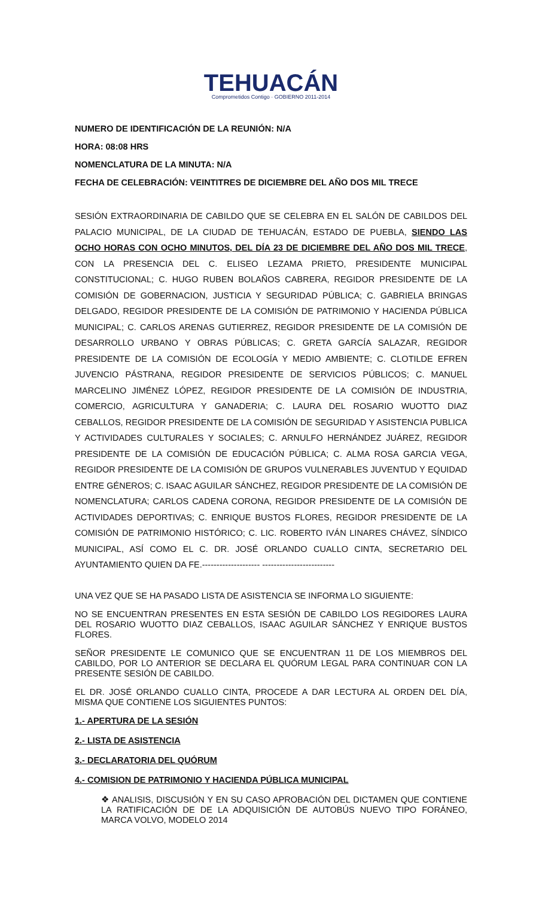TEHUACÁN
Comprometidos Contigo · GOBIERNO 2011-2014
NUMERO DE IDENTIFICACIÓN DE LA REUNIÓN: N/A
HORA: 08:08 HRS
NOMENCLATURA DE LA MINUTA: N/A
FECHA DE CELEBRACIÓN: VEINTITRES DE DICIEMBRE DEL AÑO DOS MIL TRECE
SESIÓN EXTRAORDINARIA DE CABILDO QUE SE CELEBRA EN EL SALÓN DE CABILDOS DEL PALACIO MUNICIPAL, DE LA CIUDAD DE TEHUACÁN, ESTADO DE PUEBLA, SIENDO LAS OCHO HORAS CON OCHO MINUTOS, DEL DÍA 23 DE DICIEMBRE DEL AÑO DOS MIL TRECE, CON LA PRESENCIA DEL C. ELISEO LEZAMA PRIETO, PRESIDENTE MUNICIPAL CONSTITUCIONAL; C. HUGO RUBEN BOLAÑOS CABRERA, REGIDOR PRESIDENTE DE LA COMISIÓN DE GOBERNACION, JUSTICIA Y SEGURIDAD PÚBLICA; C. GABRIELA BRINGAS DELGADO, REGIDOR PRESIDENTE DE LA COMISIÓN DE PATRIMONIO Y HACIENDA PÚBLICA MUNICIPAL; C. CARLOS ARENAS GUTIERREZ, REGIDOR PRESIDENTE DE LA COMISIÓN DE DESARROLLO URBANO Y OBRAS PÚBLICAS; C. GRETA GARCÍA SALAZAR, REGIDOR PRESIDENTE DE LA COMISIÓN DE ECOLOGÍA Y MEDIO AMBIENTE; C. CLOTILDE EFREN JUVENCIO PÁSTRANA, REGIDOR PRESIDENTE DE SERVICIOS PÚBLICOS; C. MANUEL MARCELINO JIMÉNEZ LÓPEZ, REGIDOR PRESIDENTE DE LA COMISIÓN DE INDUSTRIA, COMERCIO, AGRICULTURA Y GANADERIA; C. LAURA DEL ROSARIO WUOTTO DIAZ CEBALLOS, REGIDOR PRESIDENTE DE LA COMISIÓN DE SEGURIDAD Y ASISTENCIA PUBLICA Y ACTIVIDADES CULTURALES Y SOCIALES; C. ARNULFO HERNÁNDEZ JUÁREZ, REGIDOR PRESIDENTE DE LA COMISIÓN DE EDUCACIÓN PÚBLICA; C. ALMA ROSA GARCIA VEGA, REGIDOR PRESIDENTE DE LA COMISIÓN DE GRUPOS VULNERABLES JUVENTUD Y EQUIDAD ENTRE GÉNEROS; C. ISAAC AGUILAR SÁNCHEZ, REGIDOR PRESIDENTE DE LA COMISIÓN DE NOMENCLATURA; CARLOS CADENA CORONA, REGIDOR PRESIDENTE DE LA COMISIÓN DE ACTIVIDADES DEPORTIVAS; C. ENRIQUE BUSTOS FLORES, REGIDOR PRESIDENTE DE LA COMISIÓN DE PATRIMONIO HISTÓRICO; C. LIC. ROBERTO IVÁN LINARES CHÁVEZ, SÍNDICO MUNICIPAL, ASÍ COMO EL C. DR. JOSÉ ORLANDO CUALLO CINTA, SECRETARIO DEL AYUNTAMIENTO QUIEN DA FE.-------------------- -------------------------
UNA VEZ QUE SE HA PASADO LISTA DE ASISTENCIA SE INFORMA LO SIGUIENTE:
NO SE ENCUENTRAN PRESENTES EN ESTA SESIÓN DE CABILDO LOS REGIDORES LAURA DEL ROSARIO WUOTTO DIAZ CEBALLOS, ISAAC AGUILAR SÁNCHEZ Y ENRIQUE BUSTOS FLORES.
SEÑOR PRESIDENTE LE COMUNICO QUE SE ENCUENTRAN 11 DE LOS MIEMBROS DEL CABILDO, POR LO ANTERIOR SE DECLARA EL QUÓRUM LEGAL PARA CONTINUAR CON LA PRESENTE SESIÓN DE CABILDO.
EL DR. JOSÉ ORLANDO CUALLO CINTA, PROCEDE A DAR LECTURA AL ORDEN DEL DÍA, MISMA QUE CONTIENE LOS SIGUIENTES PUNTOS:
1.- APERTURA DE LA SESIÓN
2.- LISTA DE ASISTENCIA
3.- DECLARATORIA DEL QUÓRUM
4.- COMISION DE PATRIMONIO Y HACIENDA PÚBLICA MUNICIPAL
❖ ANALISIS, DISCUSIÓN Y EN SU CASO APROBACIÓN DEL DICTAMEN QUE CONTIENE LA RATIFICACIÓN DE DE LA ADQUISICIÓN DE AUTOBÚS NUEVO TIPO FORÁNEO, MARCA VOLVO, MODELO 2014